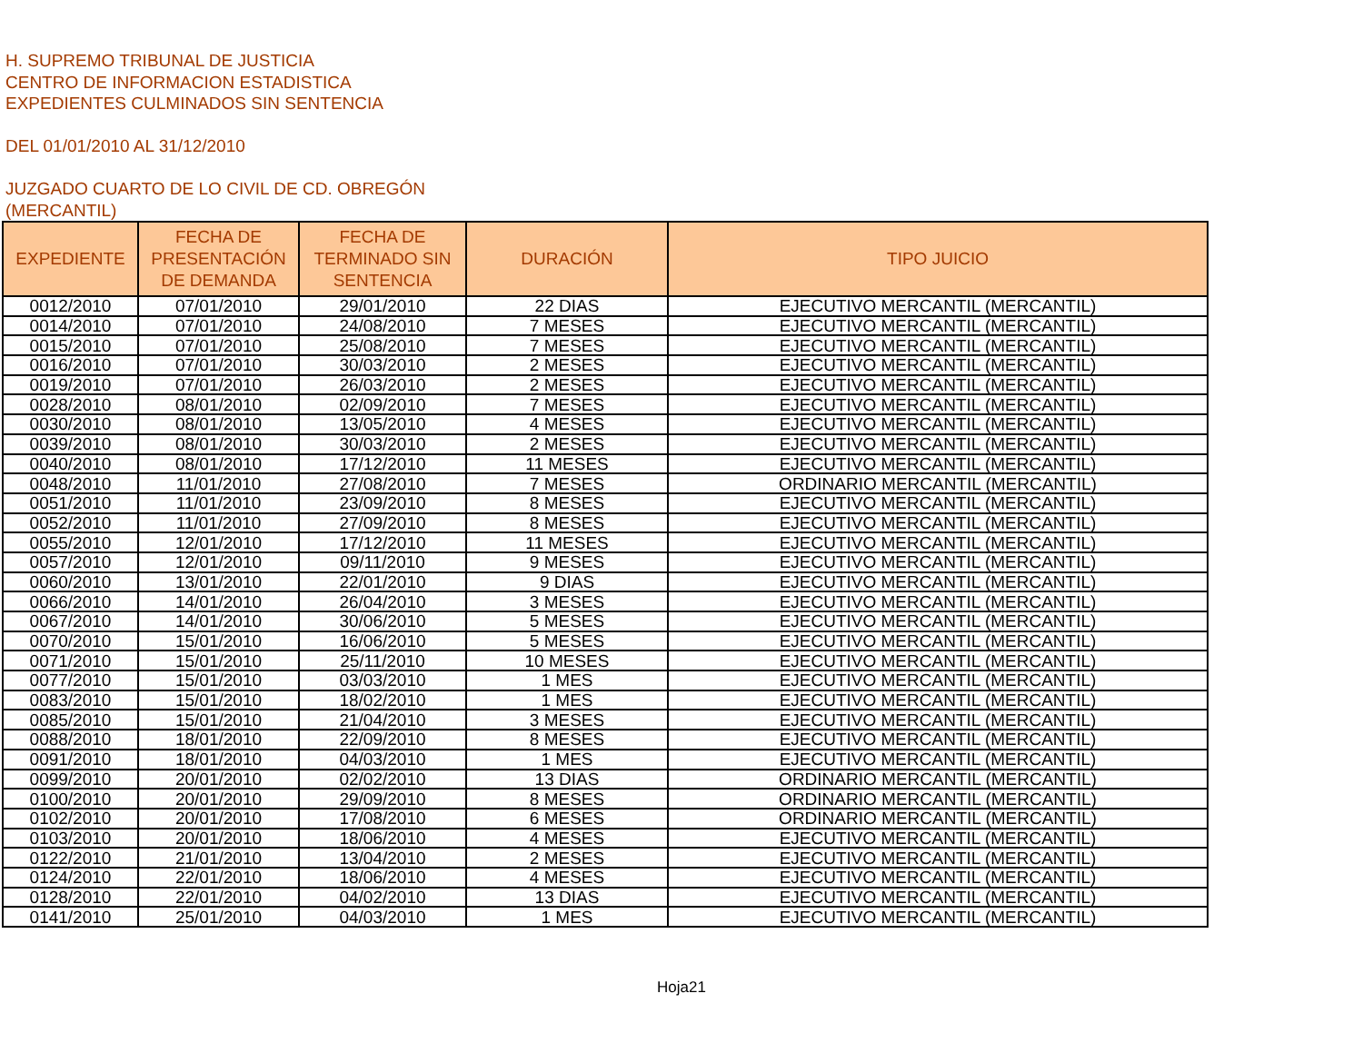H. SUPREMO TRIBUNAL DE JUSTICIA
CENTRO DE INFORMACION ESTADISTICA
EXPEDIENTES CULMINADOS SIN SENTENCIA
DEL 01/01/2010 AL 31/12/2010
JUZGADO CUARTO DE LO CIVIL DE CD. OBREGÓN
(MERCANTIL)
| EXPEDIENTE | FECHA DE PRESENTACIÓN DE DEMANDA | FECHA DE TERMINADO SIN SENTENCIA | DURACIÓN | TIPO JUICIO |
| --- | --- | --- | --- | --- |
| 0012/2010 | 07/01/2010 | 29/01/2010 | 22 DIAS | EJECUTIVO MERCANTIL (MERCANTIL) |
| 0014/2010 | 07/01/2010 | 24/08/2010 | 7 MESES | EJECUTIVO MERCANTIL (MERCANTIL) |
| 0015/2010 | 07/01/2010 | 25/08/2010 | 7 MESES | EJECUTIVO MERCANTIL (MERCANTIL) |
| 0016/2010 | 07/01/2010 | 30/03/2010 | 2 MESES | EJECUTIVO MERCANTIL (MERCANTIL) |
| 0019/2010 | 07/01/2010 | 26/03/2010 | 2 MESES | EJECUTIVO MERCANTIL (MERCANTIL) |
| 0028/2010 | 08/01/2010 | 02/09/2010 | 7 MESES | EJECUTIVO MERCANTIL (MERCANTIL) |
| 0030/2010 | 08/01/2010 | 13/05/2010 | 4 MESES | EJECUTIVO MERCANTIL (MERCANTIL) |
| 0039/2010 | 08/01/2010 | 30/03/2010 | 2 MESES | EJECUTIVO MERCANTIL (MERCANTIL) |
| 0040/2010 | 08/01/2010 | 17/12/2010 | 11 MESES | EJECUTIVO MERCANTIL (MERCANTIL) |
| 0048/2010 | 11/01/2010 | 27/08/2010 | 7 MESES | ORDINARIO MERCANTIL (MERCANTIL) |
| 0051/2010 | 11/01/2010 | 23/09/2010 | 8 MESES | EJECUTIVO MERCANTIL (MERCANTIL) |
| 0052/2010 | 11/01/2010 | 27/09/2010 | 8 MESES | EJECUTIVO MERCANTIL (MERCANTIL) |
| 0055/2010 | 12/01/2010 | 17/12/2010 | 11 MESES | EJECUTIVO MERCANTIL (MERCANTIL) |
| 0057/2010 | 12/01/2010 | 09/11/2010 | 9 MESES | EJECUTIVO MERCANTIL (MERCANTIL) |
| 0060/2010 | 13/01/2010 | 22/01/2010 | 9 DIAS | EJECUTIVO MERCANTIL (MERCANTIL) |
| 0066/2010 | 14/01/2010 | 26/04/2010 | 3 MESES | EJECUTIVO MERCANTIL (MERCANTIL) |
| 0067/2010 | 14/01/2010 | 30/06/2010 | 5 MESES | EJECUTIVO MERCANTIL (MERCANTIL) |
| 0070/2010 | 15/01/2010 | 16/06/2010 | 5 MESES | EJECUTIVO MERCANTIL (MERCANTIL) |
| 0071/2010 | 15/01/2010 | 25/11/2010 | 10 MESES | EJECUTIVO MERCANTIL (MERCANTIL) |
| 0077/2010 | 15/01/2010 | 03/03/2010 | 1 MES | EJECUTIVO MERCANTIL (MERCANTIL) |
| 0083/2010 | 15/01/2010 | 18/02/2010 | 1 MES | EJECUTIVO MERCANTIL (MERCANTIL) |
| 0085/2010 | 15/01/2010 | 21/04/2010 | 3 MESES | EJECUTIVO MERCANTIL (MERCANTIL) |
| 0088/2010 | 18/01/2010 | 22/09/2010 | 8 MESES | EJECUTIVO MERCANTIL (MERCANTIL) |
| 0091/2010 | 18/01/2010 | 04/03/2010 | 1 MES | EJECUTIVO MERCANTIL (MERCANTIL) |
| 0099/2010 | 20/01/2010 | 02/02/2010 | 13 DIAS | ORDINARIO MERCANTIL (MERCANTIL) |
| 0100/2010 | 20/01/2010 | 29/09/2010 | 8 MESES | ORDINARIO MERCANTIL (MERCANTIL) |
| 0102/2010 | 20/01/2010 | 17/08/2010 | 6 MESES | ORDINARIO MERCANTIL (MERCANTIL) |
| 0103/2010 | 20/01/2010 | 18/06/2010 | 4 MESES | EJECUTIVO MERCANTIL (MERCANTIL) |
| 0122/2010 | 21/01/2010 | 13/04/2010 | 2 MESES | EJECUTIVO MERCANTIL (MERCANTIL) |
| 0124/2010 | 22/01/2010 | 18/06/2010 | 4 MESES | EJECUTIVO MERCANTIL (MERCANTIL) |
| 0128/2010 | 22/01/2010 | 04/02/2010 | 13 DIAS | EJECUTIVO MERCANTIL (MERCANTIL) |
| 0141/2010 | 25/01/2010 | 04/03/2010 | 1 MES | EJECUTIVO MERCANTIL (MERCANTIL) |
Hoja21